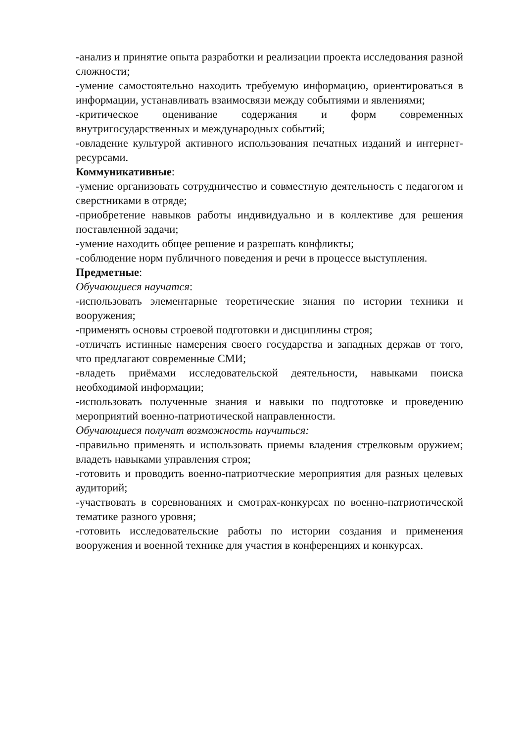-анализ и принятие опыта разработки и реализации проекта исследования разной сложности;
-умение самостоятельно находить требуемую информацию, ориентироваться в информации, устанавливать взаимосвязи между событиями и явлениями;
-критическое оценивание содержания и форм современных внутригосударственных и международных событий;
-овладение культурой активного использования печатных изданий и интернет-ресурсами.
Коммуникативные:
-умение организовать сотрудничество и совместную деятельность с педагогом и сверстниками в отряде;
-приобретение навыков работы индивидуально и в коллективе для решения поставленной задачи;
-умение находить общее решение и разрешать конфликты;
-соблюдение норм публичного поведения и речи в процессе выступления.
Предметные:
Обучающиеся научатся:
-использовать элементарные теоретические знания по истории техники и вооружения;
-применять основы строевой подготовки и дисциплины строя;
-отличать истинные намерения своего государства и западных держав от того, что предлагают современные СМИ;
-владеть приёмами исследовательской деятельности, навыками поиска необходимой информации;
-использовать полученные знания и навыки по подготовке и проведению мероприятий военно-патриотической направленности.
Обучающиеся получат возможность научиться:
-правильно применять и использовать приемы владения стрелковым оружием; владеть навыками управления строя;
-готовить и проводить военно-патриотческие мероприятия для разных целевых аудиторий;
-участвовать в соревнованиях и смотрах-конкурсах по военно-патриотической тематике разного уровня;
-готовить исследовательские работы по истории создания и применения вооружения и военной технике для участия в конференциях и конкурсах.